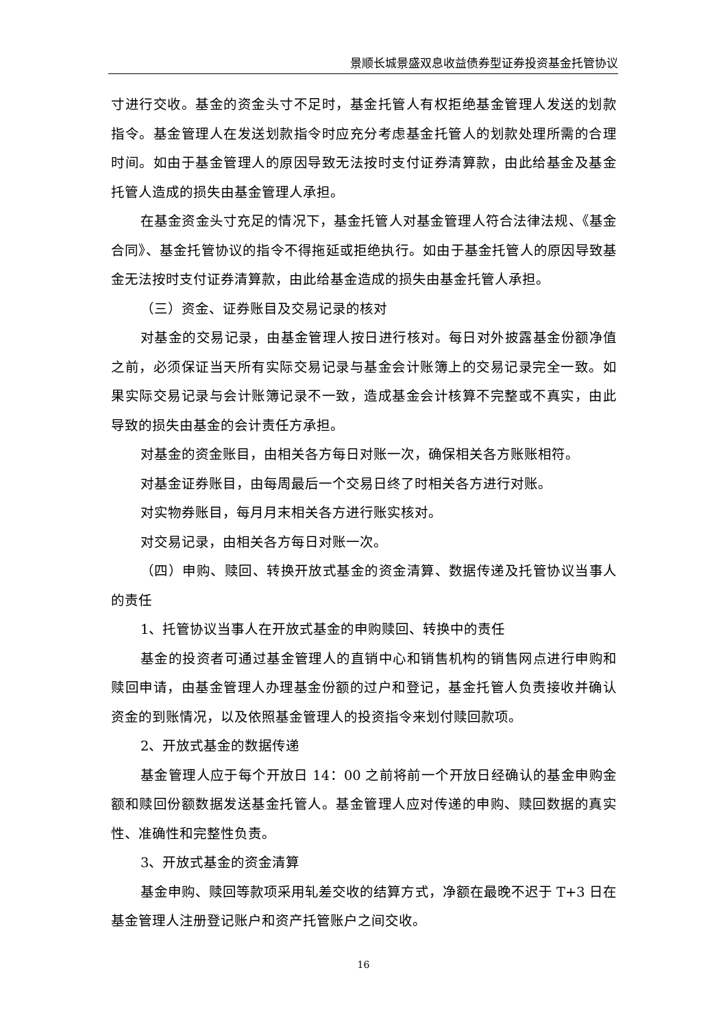景顺长城景盛双息收益债券型证券投资基金托管协议
寸进行交收。基金的资金头寸不足时，基金托管人有权拒绝基金管理人发送的划款指令。基金管理人在发送划款指令时应充分考虑基金托管人的划款处理所需的合理时间。如由于基金管理人的原因导致无法按时支付证券清算款，由此给基金及基金托管人造成的损失由基金管理人承担。
在基金资金头寸充足的情况下，基金托管人对基金管理人符合法律法规、《基金合同》、基金托管协议的指令不得拖延或拒绝执行。如由于基金托管人的原因导致基金无法按时支付证券清算款，由此给基金造成的损失由基金托管人承担。
（三）资金、证券账目及交易记录的核对
对基金的交易记录，由基金管理人按日进行核对。每日对外披露基金份额净值之前，必须保证当天所有实际交易记录与基金会计账簿上的交易记录完全一致。如果实际交易记录与会计账簿记录不一致，造成基金会计核算不完整或不真实，由此导致的损失由基金的会计责任方承担。
对基金的资金账目，由相关各方每日对账一次，确保相关各方账账相符。
对基金证券账目，由每周最后一个交易日终了时相关各方进行对账。
对实物券账目，每月月末相关各方进行账实核对。
对交易记录，由相关各方每日对账一次。
（四）申购、赎回、转换开放式基金的资金清算、数据传递及托管协议当事人的责任
1、托管协议当事人在开放式基金的申购赎回、转换中的责任
基金的投资者可通过基金管理人的直销中心和销售机构的销售网点进行申购和赎回申请，由基金管理人办理基金份额的过户和登记，基金托管人负责接收并确认资金的到账情况，以及依照基金管理人的投资指令来划付赎回款项。
2、开放式基金的数据传递
基金管理人应于每个开放日 14：00 之前将前一个开放日经确认的基金申购金额和赎回份额数据发送基金托管人。基金管理人应对传递的申购、赎回数据的真实性、准确性和完整性负责。
3、开放式基金的资金清算
基金申购、赎回等款项采用轧差交收的结算方式，净额在最晚不迟于 T+3 日在基金管理人注册登记账户和资产托管账户之间交收。
16